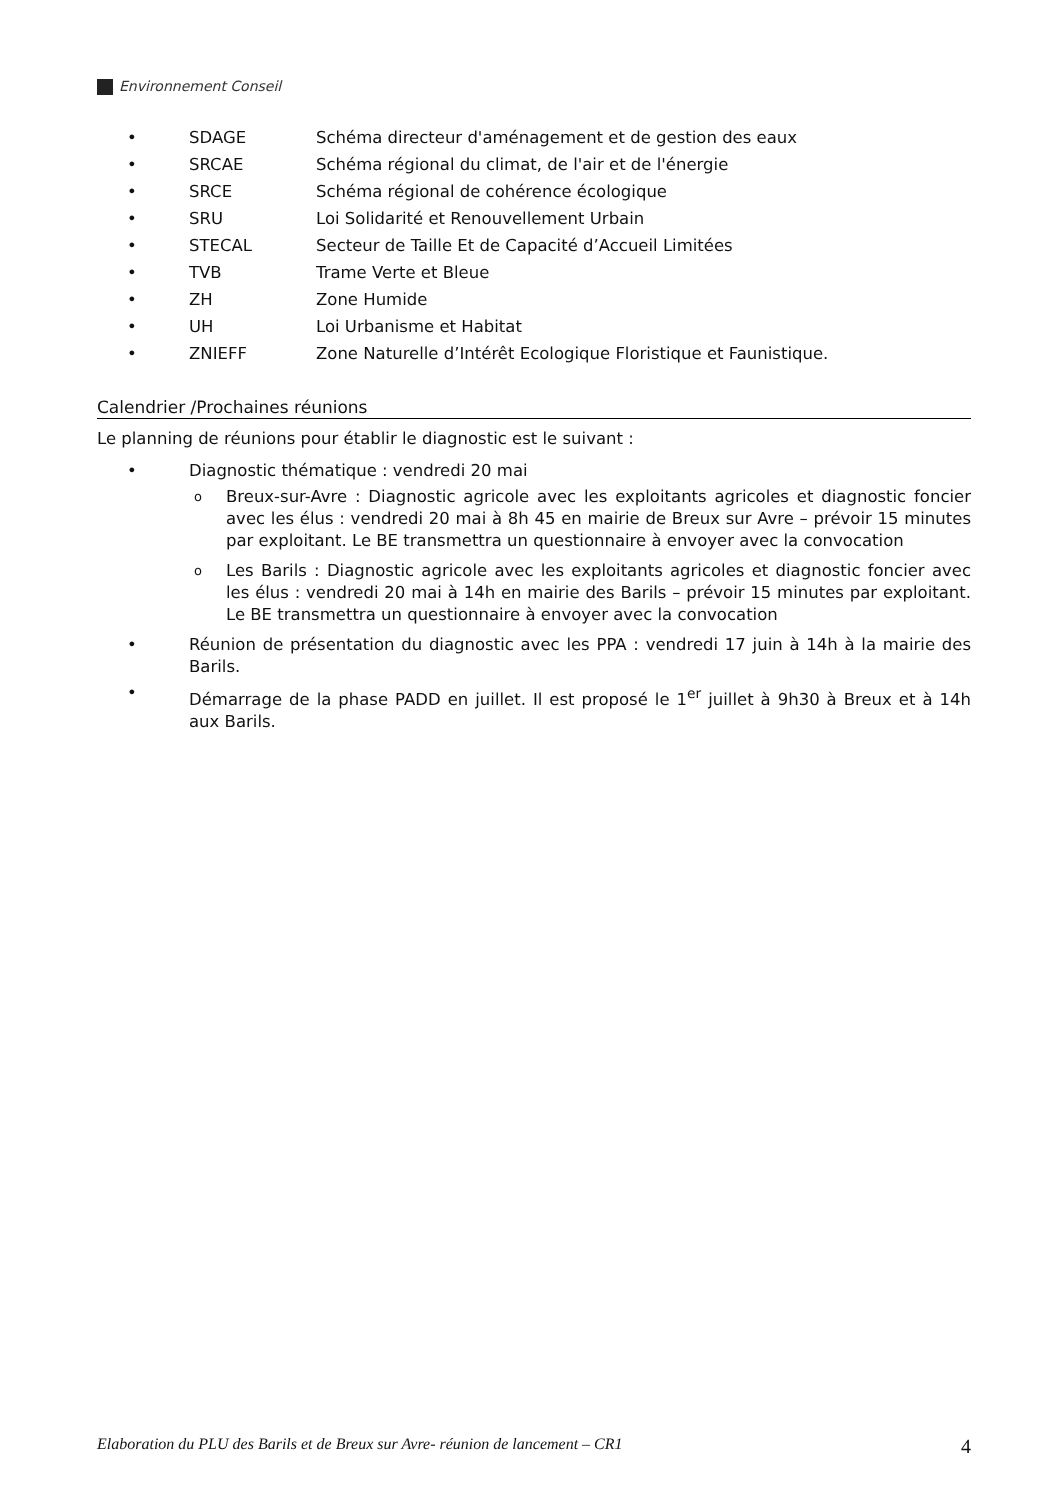Environnement Conseil
• SDAGE Schéma directeur d'aménagement et de gestion des eaux
• SRCAE Schéma régional du climat, de l'air et de l'énergie
• SRCE Schéma régional de cohérence écologique
• SRU Loi Solidarité et Renouvellement Urbain
• STECAL Secteur de Taille Et de Capacité d’Accueil Limitées
• TVB Trame Verte et Bleue
• ZH Zone Humide
• UH Loi Urbanisme et Habitat
• ZNIEFF Zone Naturelle d’Intérêt Ecologique Floristique et Faunistique.
Calendrier /Prochaines réunions
Le planning de réunions pour établir le diagnostic est le suivant :
• Diagnostic thématique : vendredi 20 mai
o Breux-sur-Avre : Diagnostic agricole avec les exploitants agricoles et diagnostic foncier avec les élus : vendredi 20 mai à 8h 45 en mairie de Breux sur Avre – prévoir 15 minutes par exploitant. Le BE transmettra un questionnaire à envoyer avec la convocation
o Les Barils : Diagnostic agricole avec les exploitants agricoles et diagnostic foncier avec les élus : vendredi 20 mai à 14h en mairie des Barils – prévoir 15 minutes par exploitant. Le BE transmettra un questionnaire à envoyer avec la convocation
• Réunion de présentation du diagnostic avec les PPA : vendredi 17 juin à 14h à la mairie des Barils.
• Démarrage de la phase PADD en juillet. Il est proposé le 1<sup>er</sup> juillet à 9h30 à Breux et à 14h aux Barils.
Elaboration du PLU des Barils et de Breux sur Avre- réunion de lancement – CR1 4